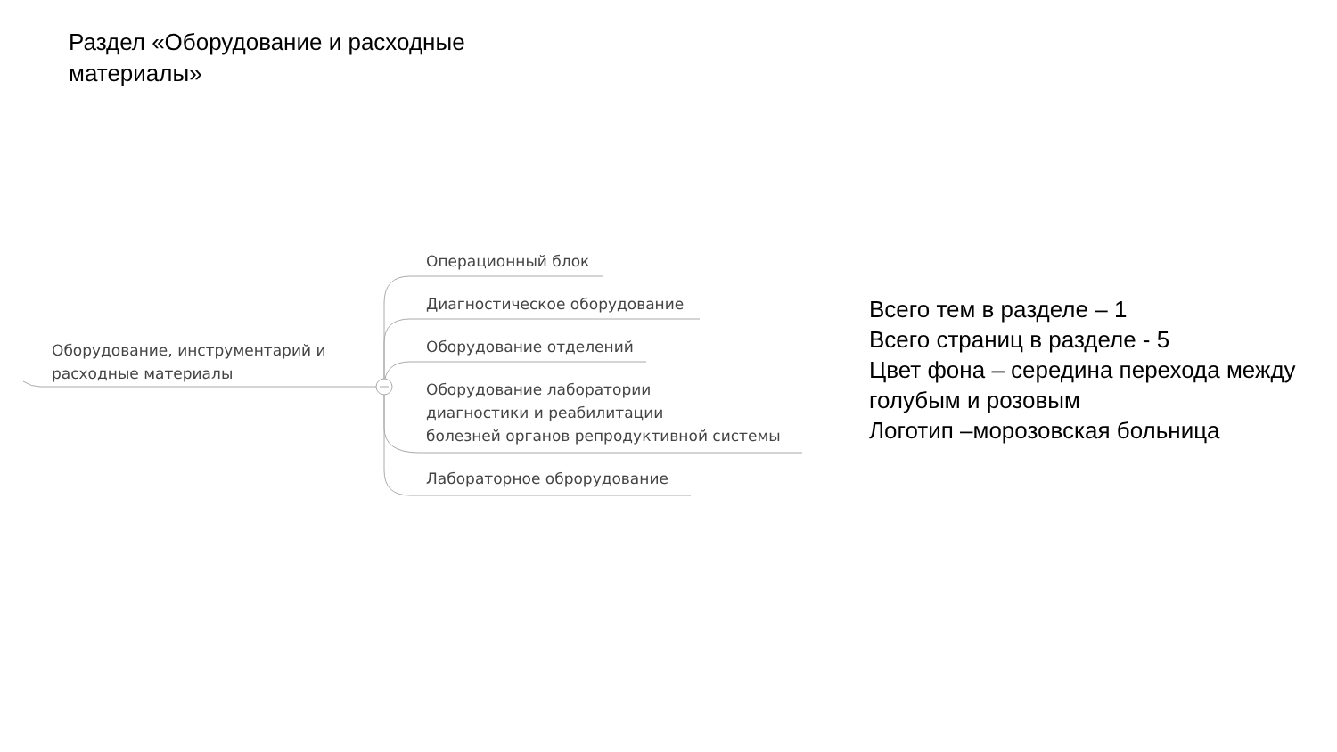Раздел «Оборудование и расходные материалы»
Оборудование, инструментарий и расходные материалы
Операционный блок
Диагностическое оборудование
Оборудование отделений
Оборудование лаборатории
диагностики и реабилитации
болезней органов репродуктивной системы
Лабораторное оброрудование
Всего тем в разделе – 1
Всего страниц в разделе - 5
Цвет фона – середина перехода между
голубым и розовым
Логотип –морозовская больница